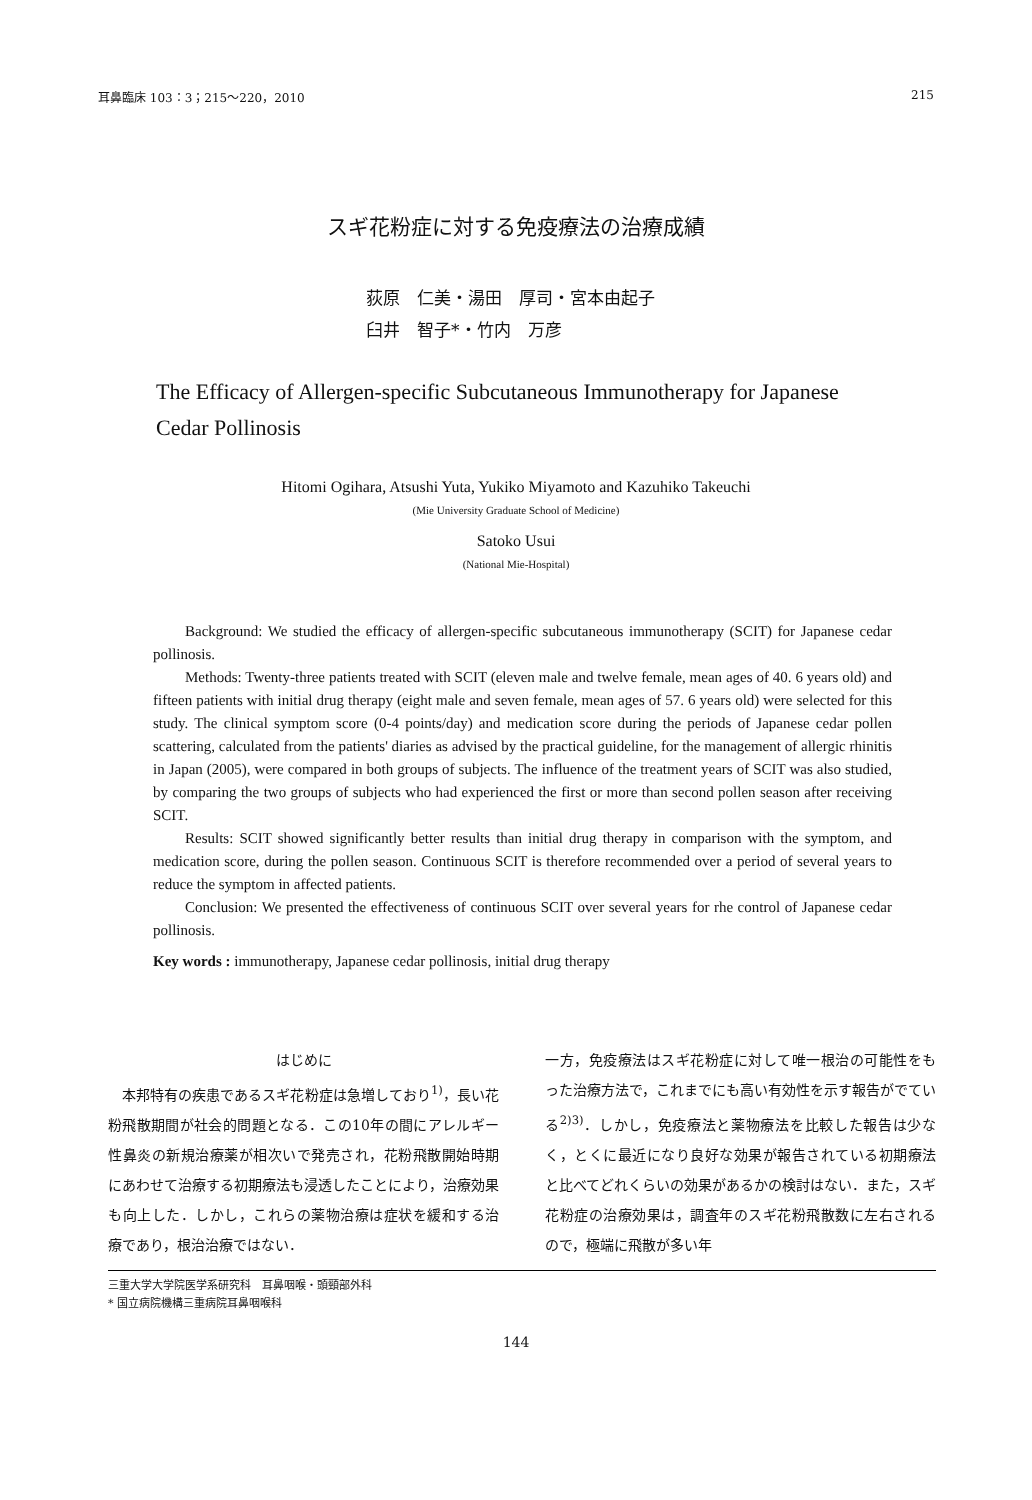耳鼻臨床 103：3；215〜220，2010 215
スギ花粉症に対する免疫療法の治療成績
荻原　仁美・湯田　厚司・宮本由起子
臼井　智子*・竹内　万彦
The Efficacy of Allergen-specific Subcutaneous Immunotherapy for Japanese Cedar Pollinosis
Hitomi Ogihara, Atsushi Yuta, Yukiko Miyamoto and Kazuhiko Takeuchi
(Mie University Graduate School of Medicine)
Satoko Usui
(National Mie-Hospital)
Background: We studied the efficacy of allergen-specific subcutaneous immunotherapy (SCIT) for Japanese cedar pollinosis.
Methods: Twenty-three patients treated with SCIT (eleven male and twelve female, mean ages of 40. 6 years old) and fifteen patients with initial drug therapy (eight male and seven female, mean ages of 57. 6 years old) were selected for this study. The clinical symptom score (0-4 points/day) and medication score during the periods of Japanese cedar pollen scattering, calculated from the patients' diaries as advised by the practical guideline, for the management of allergic rhinitis in Japan (2005), were compared in both groups of subjects. The influence of the treatment years of SCIT was also studied, by comparing the two groups of subjects who had experienced the first or more than second pollen season after receiving SCIT.
Results: SCIT showed significantly better results than initial drug therapy in comparison with the symptom, and medication score, during the pollen season. Continuous SCIT is therefore recommended over a period of several years to reduce the symptom in affected patients.
Conclusion: We presented the effectiveness of continuous SCIT over several years for rhe control of Japanese cedar pollinosis.
Key words : immunotherapy, Japanese cedar pollinosis, initial drug therapy
はじめに
　本邦特有の疾患であるスギ花粉症は急増しており<sup>1)</sup>，長い花粉飛散期間が社会的問題となる．この10年の間にアレルギー性鼻炎の新規治療薬が相次いで発売され，花粉飛散開始時期にあわせて治療する初期療法も浸透したことにより，治療効果も向上した．しかし，これらの薬物治療は症状を緩和する治療であり，根治治療ではない．
一方，免疫療法はスギ花粉症に対して唯一根治の可能性をもった治療方法で，これまでにも高い有効性を示す報告がでている<sup>2)3)</sup>．しかし，免疫療法と薬物療法を比較した報告は少なく，とくに最近になり良好な効果が報告されている初期療法と比べてどれくらいの効果があるかの検討はない．また，スギ花粉症の治療効果は，調査年のスギ花粉飛散数に左右されるので，極端に飛散が多い年
三重大学大学院医学系研究科　耳鼻咽喉・頭頸部外科
* 国立病院機構三重病院耳鼻咽喉科
144